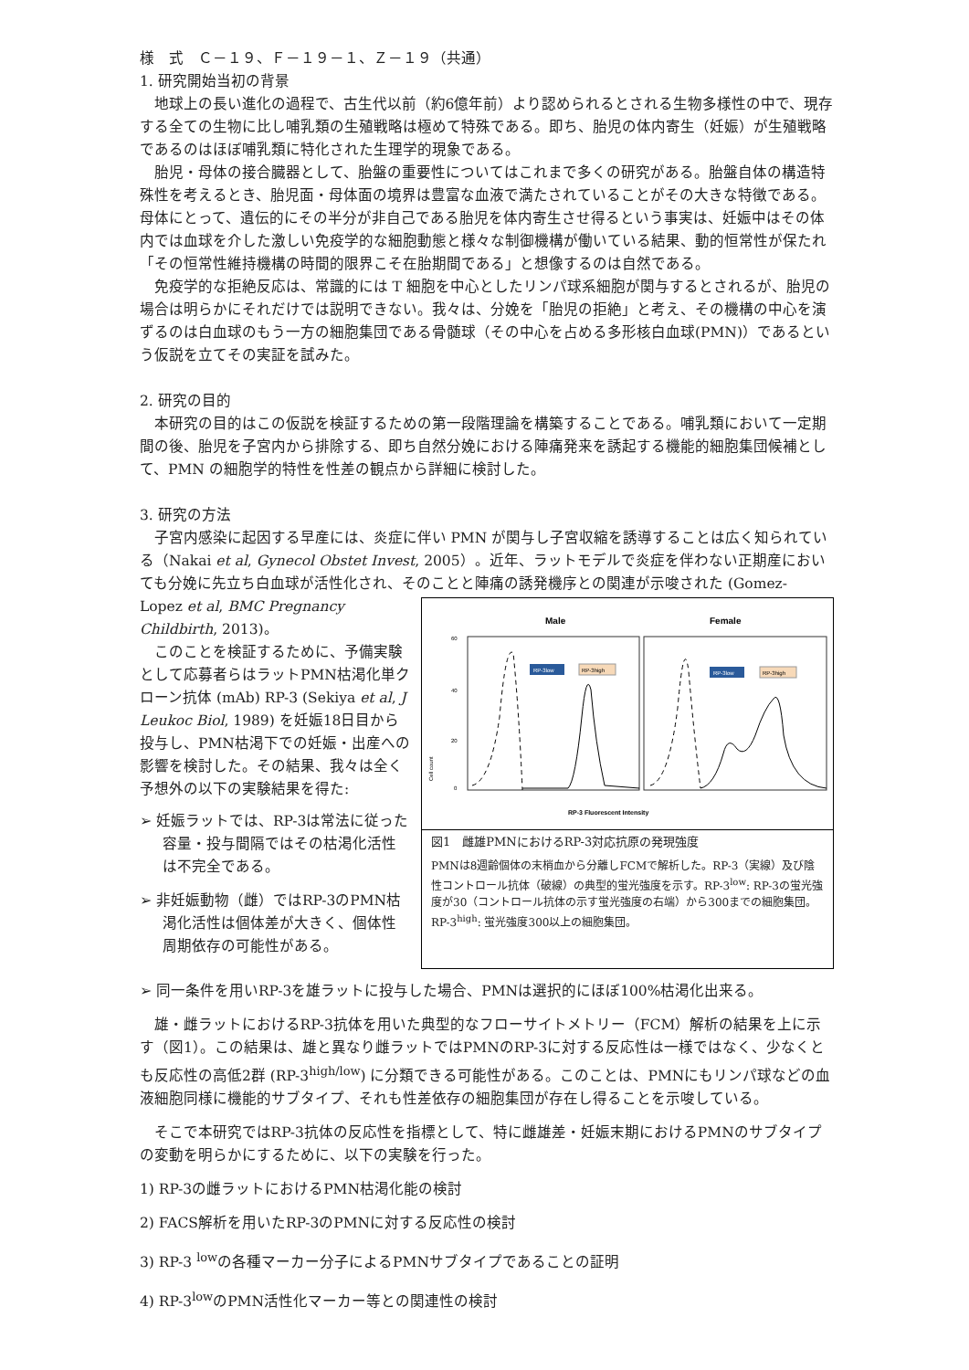様　式　Ｃ－１９、Ｆ－１９－１、Ｚ－１９（共通）
1. 研究開始当初の背景
地球上の長い進化の過程で、古生代以前（約6億年前）より認められるとされる生物多様性の中で、現存する全ての生物に比し哺乳類の生殖戦略は極めて特殊である。即ち、胎児の体内寄生（妊娠）が生殖戦略であるのはほぼ哺乳類に特化された生理学的現象である。
胎児・母体の接合臓器として、胎盤の重要性についてはこれまで多くの研究がある。胎盤自体の構造特殊性を考えるとき、胎児面・母体面の境界は豊富な血液で満たされていることがその大きな特徴である。母体にとって、遺伝的にその半分が非自己である胎児を体内寄生させ得るという事実は、妊娠中はその体内では血球を介した激しい免疫学的な細胞動態と様々な制御機構が働いている結果、動的恒常性が保たれ「その恒常性維持機構の時間的限界こそ在胎期間である」と想像するのは自然である。
免疫学的な拒絶反応は、常識的には T 細胞を中心としたリンパ球系細胞が関与するとされるが、胎児の場合は明らかにそれだけでは説明できない。我々は、分娩を「胎児の拒絶」と考え、その機構の中心を演ずるのは白血球のもう一方の細胞集団である骨髄球（その中心を占める多形核白血球(PMN)）であるという仮説を立てその実証を試みた。
2. 研究の目的
本研究の目的はこの仮説を検証するための第一段階理論を構築することである。哺乳類において一定期間の後、胎児を子宮内から排除する、即ち自然分娩における陣痛発来を誘起する機能的細胞集団候補として、PMN の細胞学的特性を性差の観点から詳細に検討した。
3. 研究の方法
子宮内感染に起因する早産には、炎症に伴い PMN が関与し子宮収縮を誘導することは広く知られている（Nakai et al, Gynecol Obstet Invest, 2005）。近年、ラットモデルで炎症を伴わない正期産においても分娩に先立ち白血球が活性化され、そのことと陣痛の誘発機序との関連が示唆された (Gomez-
Lopez et al, BMC Pregnancy Childbirth, 2013)。
このことを検証するために、予備実験として応募者らはラットPMN枯渇化単クローン抗体 (mAb) RP-3 (Sekiya et al, J Leukoc Biol, 1989) を妊娠18日目から投与し、PMN枯渇下での妊娠・出産への影響を検討した。その結果、我々は全く予想外の以下の実験結果を得た:
➢ 妊娠ラットでは、RP-3は常法に従った容量・投与間隔ではその枯渇化活性は不完全である。
➢ 非妊娠動物（雌）ではRP-3のPMN枯渇化活性は個体差が大きく、個体性周期依存の可能性がある。
Male
Female
60
40
20
0
RP-3low
RP-3high
RP-3low
RP-3high
Cell count
RP-3 Fluorescent Intensity
図1　雌雄PMNにおけるRP-3対応抗原の発現強度
PMNは8週齢個体の末梢血から分離しFCMで解析した。RP-3（実線）及び陰性コントロール抗体（破線）の典型的蛍光強度を示す。RP-3<sup>low</sup>: RP-3の蛍光強度が30（コントロール抗体の示す蛍光強度の右端）から300までの細胞集団。RP-3<sup>high</sup>: 蛍光強度300以上の細胞集団。
➢ 同一条件を用いRP-3を雄ラットに投与した場合、PMNは選択的にほぼ100%枯渇化出来る。
雄・雌ラットにおけるRP-3抗体を用いた典型的なフローサイトメトリー（FCM）解析の結果を上に示す（図1）。この結果は、雄と異なり雌ラットではPMNのRP-3に対する反応性は一様ではなく、少なくとも反応性の高低2群 (RP-3<sup>high/low</sup>) に分類できる可能性がある。このことは、PMNにもリンパ球などの血液細胞同様に機能的サブタイプ、それも性差依存の細胞集団が存在し得ることを示唆している。
そこで本研究ではRP-3抗体の反応性を指標として、特に雌雄差・妊娠末期におけるPMNのサブタイプの変動を明らかにするために、以下の実験を行った。
1) RP-3の雌ラットにおけるPMN枯渇化能の検討
2) FACS解析を用いたRP-3のPMNに対する反応性の検討
3) RP-3 <sup>low</sup>の各種マーカー分子によるPMNサブタイプであることの証明
4) RP-3<sup>low</sup>のPMN活性化マーカー等との関連性の検討